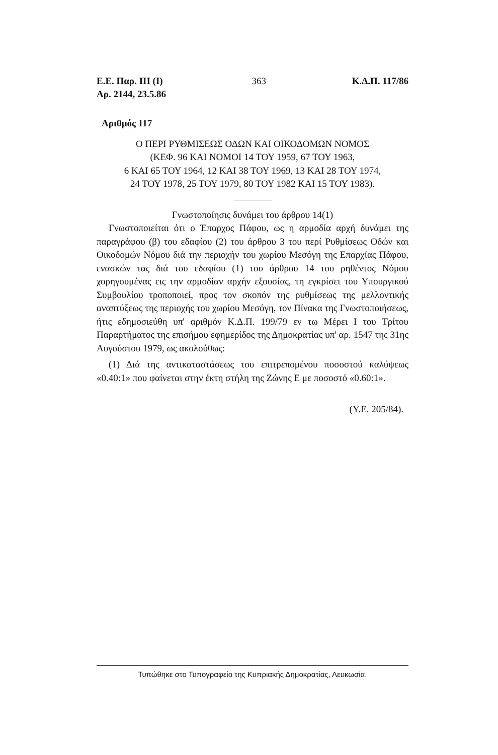Ε.Ε. Παρ. ΙΙΙ (Ι)
Αρ. 2144, 23.5.86
363 Κ.Δ.Π. 117/86
Αριθμός 117
Ο ΠΕΡΙ ΡΥΘΜΙΣΕΩΣ ΟΔΩΝ ΚΑΙ ΟΙΚΟΔΟΜΩΝ ΝΟΜΟΣ
(ΚΕΦ. 96 ΚΑΙ ΝΟΜΟΙ 14 ΤΟΥ 1959, 67 ΤΟΥ 1963,
6 ΚΑΙ 65 ΤΟΥ 1964, 12 ΚΑΙ 38 ΤΟΥ 1969, 13 ΚΑΙ 28 ΤΟΥ 1974,
24 ΤΟΥ 1978, 25 ΤΟΥ 1979, 80 ΤΟΥ 1982 ΚΑΙ 15 ΤΟΥ 1983).
Γνωστοποίησις δυνάμει του άρθρου 14(1)
Γνωστοποιείται ότι ο Έπαρχος Πάφου, ως η αρμοδία αρχή δυνάμει της παραγράφου (β) του εδαφίου (2) του άρθρου 3 του περί Ρυθμίσεως Οδών και Οικοδομών Νόμου διά την περιοχήν του χωρίου Μεσόγη της Επαρχίας Πάφου, ενασκών τας διά του εδαφίου (1) του άρθρου 14 του ρηθέντος Νόμου χορηγουμένας εις την αρμοδίαν αρχήν εξουσίας, τη εγκρίσει του Υπουργικού Συμβουλίου τροποποιεί, προς τον σκοπόν της ρυθμίσεως της μελλοντικής αναπτύξεως της περιοχής του χωρίου Μεσόγη, τον Πίνακα της Γνωστοποιήσεως, ήτις εδημοσιεύθη υπ' αριθμόν Κ.Δ.Π. 199/79 εν τω Μέρει Ι του Τρίτου Παραρτήματος της επισήμου εφημερίδος της Δημοκρατίας υπ' αρ. 1547 της 31ης Αυγούστου 1979, ως ακολούθως:
(1) Διά της αντικαταστάσεως του επιτρεπομένου ποσοστού καλύψεως «0.40:1» που φαίνεται στην έκτη στήλη της Ζώνης Ε με ποσοστό «0.60:1».
(Υ.Ε. 205/84).
Τυπώθηκε στο Τυπογραφείο της Κυπριακής Δημοκρατίας, Λευκωσία.